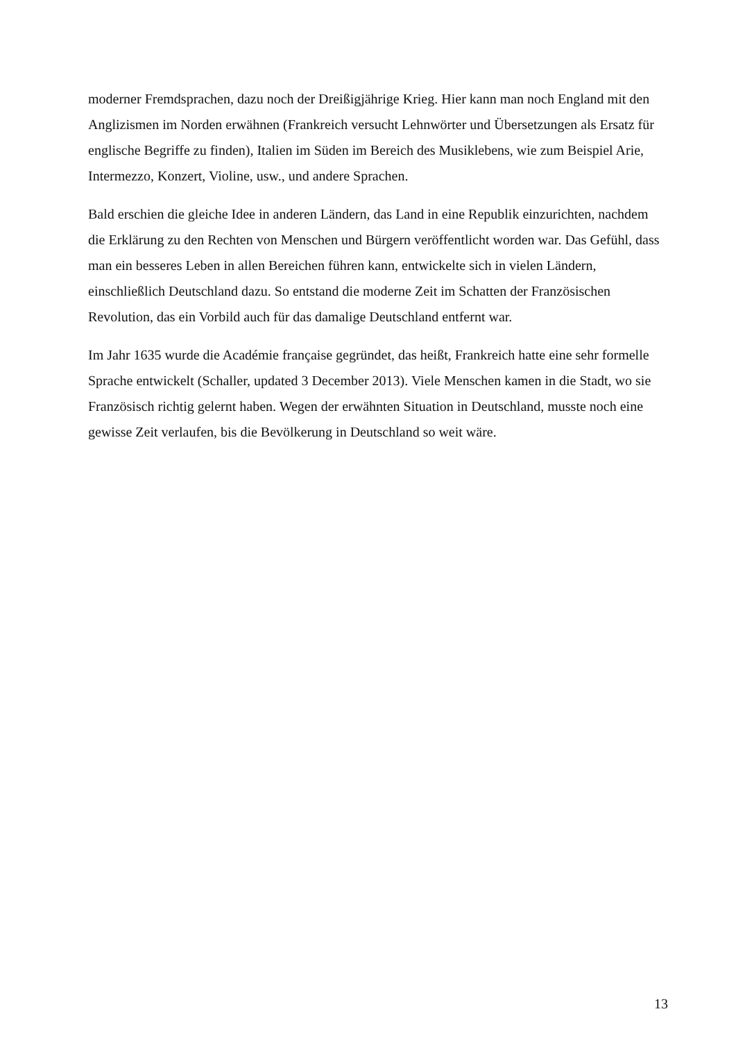moderner Fremdsprachen, dazu noch der Dreißigjährige Krieg. Hier kann man noch England mit den Anglizismen im Norden erwähnen (Frankreich versucht Lehnwörter und Übersetzungen als Ersatz für englische Begriffe zu finden), Italien im Süden im Bereich des Musiklebens, wie zum Beispiel Arie, Intermezzo, Konzert, Violine, usw., und andere Sprachen.
Bald erschien die gleiche Idee in anderen Ländern, das Land in eine Republik einzurichten, nachdem die Erklärung zu den Rechten von Menschen und Bürgern veröffentlicht worden war. Das Gefühl, dass man ein besseres Leben in allen Bereichen führen kann, entwickelte sich in vielen Ländern, einschließlich Deutschland dazu. So entstand die moderne Zeit im Schatten der Französischen Revolution, das ein Vorbild auch für das damalige Deutschland entfernt war.
Im Jahr 1635 wurde die Académie française gegründet, das heißt, Frankreich hatte eine sehr formelle Sprache entwickelt (Schaller, updated 3 December 2013). Viele Menschen kamen in die Stadt, wo sie Französisch richtig gelernt haben. Wegen der erwähnten Situation in Deutschland, musste noch eine gewisse Zeit verlaufen, bis die Bevölkerung in Deutschland so weit wäre.
13